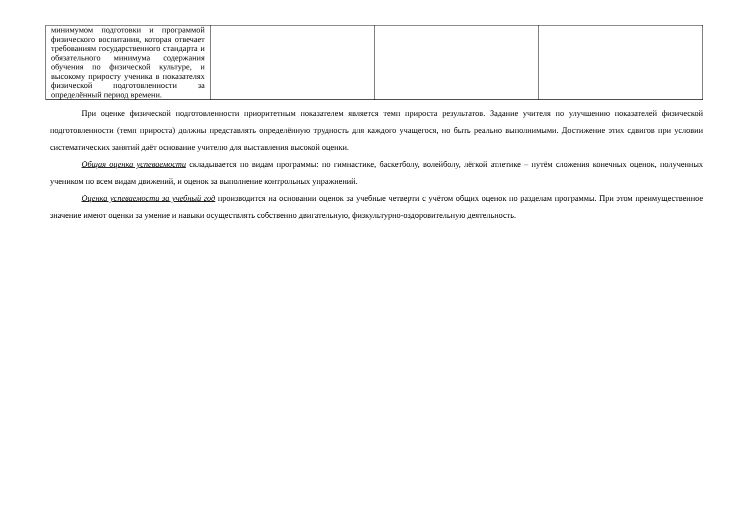| минимумом подготовки и программой физического воспитания, которая отвечает требованиям государственного стандарта и обязательного минимума содержания обучения по физической культуре, и высокому приросту ученика в показателях физической подготовленности за определённый период времени. | | | |
При оценке физической подготовленности приоритетным показателем является темп прироста результатов. Задание учителя по улучшению показателей физической подготовленности (темп прироста) должны представлять определённую трудность для каждого учащегося, но быть реально выполнимыми. Достижение этих сдвигов при условии систематических занятий даёт основание учителю для выставления высокой оценки.
Общая оценка успеваемости складывается по видам программы: по гимнастике, баскетболу, волейболу, лёгкой атлетике – путём сложения конечных оценок, полученных учеником по всем видам движений, и оценок за выполнение контрольных упражнений.
Оценка успеваемости за учебный год производится на основании оценок за учебные четверти с учётом общих оценок по разделам программы. При этом преимущественное значение имеют оценки за умение и навыки осуществлять собственно двигательную, физкультурно-оздоровительную деятельность.